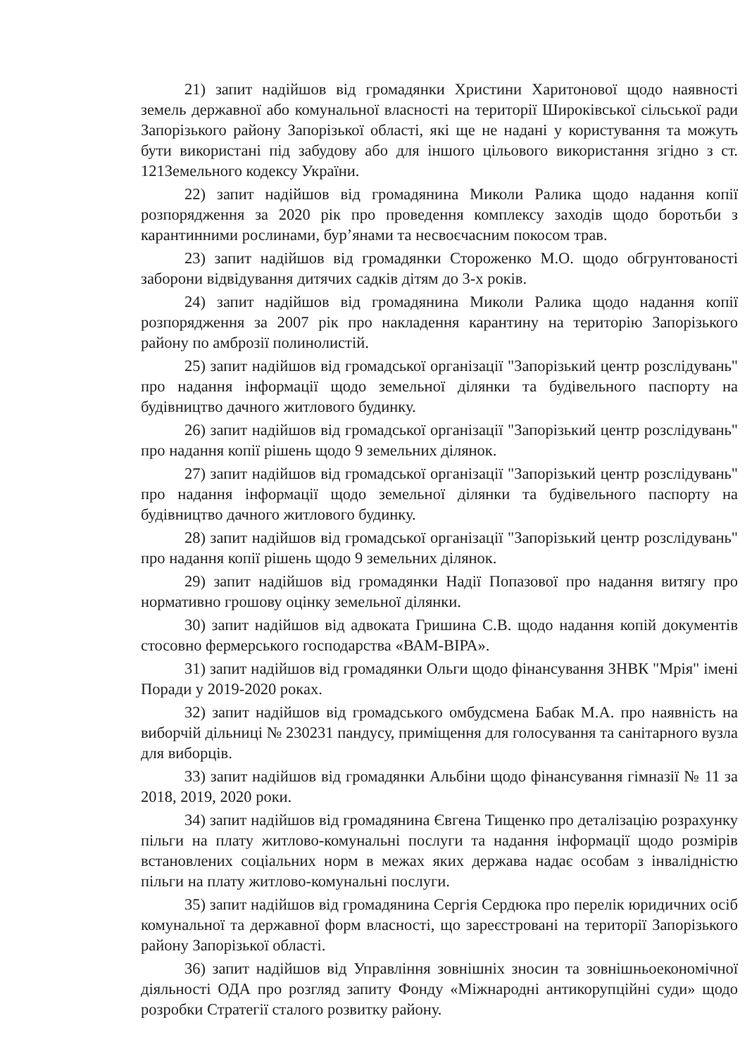21) запит надійшов від громадянки Христини Харитонової щодо наявності земель державної або комунальної власності на території Широківської сільської ради Запорізького району Запорізької області, які ще не надані у користування та можуть бути використані під забудову або для іншого цільового використання згідно з ст. 121Земельного кодексу України.
22) запит надійшов від громадянина Миколи Ралика щодо надання копії розпорядження за 2020 рік про проведення комплексу заходів щодо боротьби з карантинними рослинами, бур’янами та несвоєчасним покосом трав.
23) запит надійшов від громадянки Стороженко М.О. щодо обгрунтованості заборони відвідування дитячих садків дітям до 3-х років.
24) запит надійшов від громадянина Миколи Ралика щодо надання копії розпорядження за 2007 рік про накладення карантину на територію Запорізького району по амброзії полинолистій.
25) запит надійшов від громадської організації "Запорізький центр розслідувань" про надання інформації щодо земельної ділянки та будівельного паспорту на будівництво дачного житлового будинку.
26) запит надійшов від громадської організації "Запорізький центр розслідувань" про надання копії рішень щодо 9 земельних ділянок.
27) запит надійшов від громадської організації "Запорізький центр розслідувань" про надання інформації щодо земельної ділянки та будівельного паспорту на будівництво дачного житлового будинку.
28) запит надійшов від громадської організації "Запорізький центр розслідувань" про надання копії рішень щодо 9 земельних ділянок.
29) запит надійшов від громадянки Надії Попазової про надання витягу про нормативно грошову оцінку земельної ділянки.
30) запит надійшов від адвоката Гришина С.В. щодо надання копій документів стосовно фермерського господарства «ВАМ-ВІРА».
31) запит надійшов від громадянки Ольги щодо фінансування ЗНВК "Мрія" імені Поради у 2019-2020 роках.
32) запит надійшов від громадського омбудсмена Бабак М.А. про наявність на виборчій дільниці № 230231 пандусу, приміщення для голосування та санітарного вузла для виборців.
33) запит надійшов від громадянки Альбіни щодо фінансування гімназії № 11 за 2018, 2019, 2020 роки.
34) запит надійшов від громадянина Євгена Тищенко про деталізацію розрахунку пільги на плату житлово-комунальні послуги та надання інформації щодо розмірів встановлених соціальних норм в межах яких держава надає особам з інвалідністю пільги на плату житлово-комунальні послуги.
35) запит надійшов від громадянина Сергія Сердюка про перелік юридичних осіб комунальної та державної форм власності, що зареєстровані на території Запорізького району Запорізької області.
36) запит надійшов від Управління зовнішніх зносин та зовнішньоекономічної діяльності ОДА про розгляд запиту Фонду «Міжнародні антикорупційні суди» щодо розробки Стратегії сталого розвитку району.